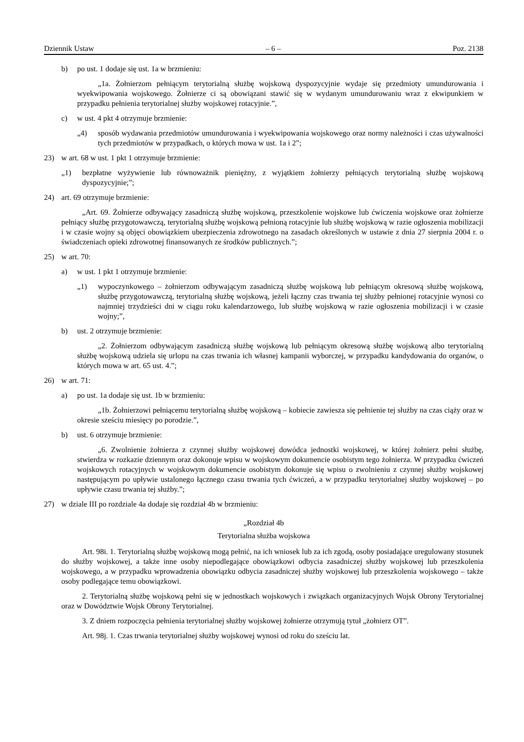Dziennik Ustaw – 6 – Poz. 2138
b) po ust. 1 dodaje się ust. 1a w brzmieniu:
„1a. Żołnierzom pełniącym terytorialną służbę wojskową dyspozycyjnie wydaje się przedmioty umundurowania i wyekwipowania wojskowego. Żołnierze ci są obowiązani stawić się w wydanym umundurowaniu wraz z ekwipunkiem w przypadku pełnienia terytorialnej służby wojskowej rotacyjnie.”,
c) w ust. 4 pkt 4 otrzymuje brzmienie:
„4) sposób wydawania przedmiotów umundurowania i wyekwipowania wojskowego oraz normy należności i czas używalności tych przedmiotów w przypadkach, o których mowa w ust. 1a i 2”;
23) w art. 68 w ust. 1 pkt 1 otrzymuje brzmienie:
„1) bezpłatne wyżywienie lub równoważnik pieniężny, z wyjątkiem żołnierzy pełniących terytorialną służbę wojskową dyspozycyjnie;”;
24) art. 69 otrzymuje brzmienie:
„Art. 69. Żołnierze odbywający zasadniczą służbę wojskową, przeszkolenie wojskowe lub ćwiczenia wojskowe oraz żołnierze pełniący służbę przygotowawczą, terytorialną służbę wojskową pełnioną rotacyjnie lub służbę wojskową w razie ogłoszenia mobilizacji i w czasie wojny są objęci obowiązkiem ubezpieczenia zdrowotnego na zasadach określonych w ustawie z dnia 27 sierpnia 2004 r. o świadczeniach opieki zdrowotnej finansowanych ze środków publicznych.”;
25) w art. 70:
a) w ust. 1 pkt 1 otrzymuje brzmienie:
„1) wypoczynkowego – żołnierzom odbywającym zasadniczą służbę wojskową lub pełniącym okresową służbę wojskową, służbę przygotowawczą, terytorialną służbę wojskową, jeżeli łączny czas trwania tej służby pełnionej rotacyjnie wynosi co najmniej trzydzieści dni w ciągu roku kalendarzowego, lub służbę wojskową w razie ogłoszenia mobilizacji i w czasie wojny;”,
b) ust. 2 otrzymuje brzmienie:
„2. Żołnierzom odbywającym zasadniczą służbę wojskową lub pełniącym okresową służbę wojskową albo terytorialną służbę wojskową udziela się urlopu na czas trwania ich własnej kampanii wyborczej, w przypadku kandydowania do organów, o których mowa w art. 65 ust. 4.”;
26) w art. 71:
a) po ust. 1a dodaje się ust. 1b w brzmieniu:
„1b. Żołnierzowi pełniącemu terytorialną służbę wojskową – kobiecie zawiesza się pełnienie tej służby na czas ciąży oraz w okresie sześciu miesięcy po porodzie.”,
b) ust. 6 otrzymuje brzmienie:
„6. Zwolnienie żołnierza z czynnej służby wojskowej dowódca jednostki wojskowej, w której żołnierz pełni służbę, stwierdza w rozkazie dziennym oraz dokonuje wpisu w wojskowym dokumencie osobistym tego żołnierza. W przypadku ćwiczeń wojskowych rotacyjnych w wojskowym dokumencie osobistym dokonuje się wpisu o zwolnieniu z czynnej służby wojskowej następującym po upływie ustalonego łącznego czasu trwania tych ćwiczeń, a w przypadku terytorialnej służby wojskowej – po upływie czasu trwania tej służby.”;
27) w dziale III po rozdziale 4a dodaje się rozdział 4b w brzmieniu:
„Rozdział 4b
Terytorialna służba wojskowa
Art. 98i. 1. Terytorialną służbę wojskową mogą pełnić, na ich wniosek lub za ich zgodą, osoby posiadające uregulowany stosunek do służby wojskowej, a także inne osoby niepodlegające obowiązkowi odbycia zasadniczej służby wojskowej lub przeszkolenia wojskowego, a w przypadku wprowadzenia obowiązku odbycia zasadniczej służby wojskowej lub przeszkolenia wojskowego – także osoby podlegające temu obowiązkowi.
2. Terytorialną służbę wojskową pełni się w jednostkach wojskowych i związkach organizacyjnych Wojsk Obrony Terytorialnej oraz w Dowództwie Wojsk Obrony Terytorialnej.
3. Z dniem rozpoczęcia pełnienia terytorialnej służby wojskowej żołnierze otrzymują tytuł „żołnierz OT”.
Art. 98j. 1. Czas trwania terytorialnej służby wojskowej wynosi od roku do sześciu lat.